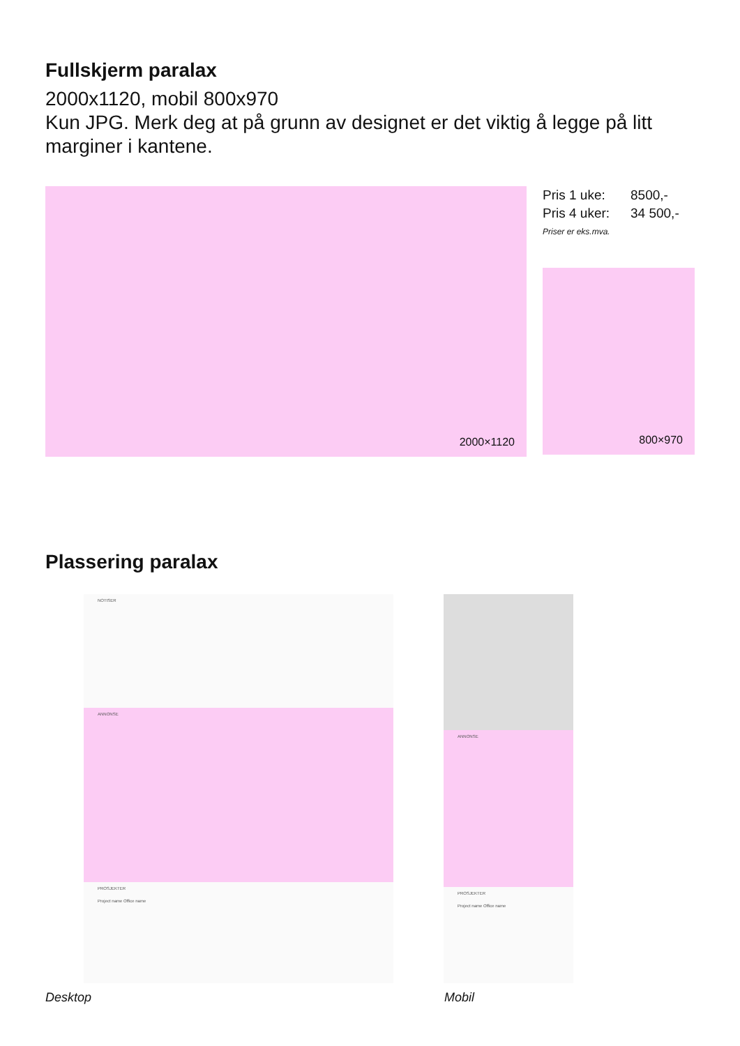Fullskjerm paralax
2000x1120, mobil 800x970
Kun JPG. Merk deg at på grunn av designet er det viktig å legge på litt marginer i kantene.
2000×1120
Pris 1 uke: 8500,-
Pris 4 uker: 34 500,-
Priser er eks.mva.
800×970
Plassering paralax
NOTISER
ANNONSE
PROSJEKTER
Project name Office name
ANNONSE
PROSJEKTER
Project name Office name
Desktop Mobil